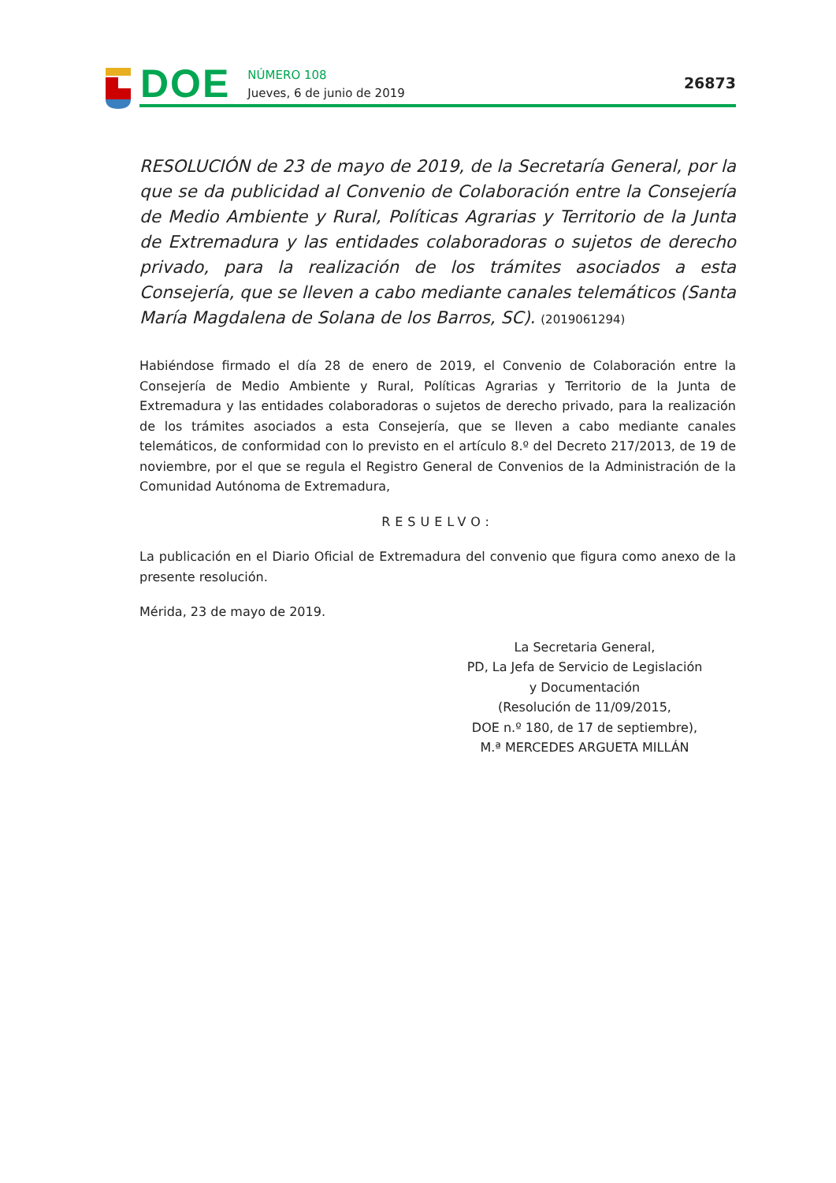DOE
NÚMERO 108
Jueves, 6 de junio de 2019
26873
RESOLUCIÓN de 23 de mayo de 2019, de la Secretaría General, por la que se da publicidad al Convenio de Colaboración entre la Consejería de Medio Ambiente y Rural, Políticas Agrarias y Territorio de la Junta de Extremadura y las entidades colaboradoras o sujetos de derecho privado, para la realización de los trámites asociados a esta Consejería, que se lleven a cabo mediante canales telemáticos (Santa María Magdalena de Solana de los Barros, SC). (2019061294)
Habiéndose firmado el día 28 de enero de 2019, el Convenio de Colaboración entre la Consejería de Medio Ambiente y Rural, Políticas Agrarias y Territorio de la Junta de Extremadura y las entidades colaboradoras o sujetos de derecho privado, para la realización de los trámites asociados a esta Consejería, que se lleven a cabo mediante canales telemáticos, de conformidad con lo previsto en el artículo 8.º del Decreto 217/2013, de 19 de noviembre, por el que se regula el Registro General de Convenios de la Administración de la Comunidad Autónoma de Extremadura,
RESUELVO:
La publicación en el Diario Oficial de Extremadura del convenio que figura como anexo de la presente resolución.
Mérida, 23 de mayo de 2019.
La Secretaria General,
PD, La Jefa de Servicio de Legislación
y Documentación
(Resolución de 11/09/2015,
DOE n.º 180, de 17 de septiembre),
M.ª MERCEDES ARGUETA MILLÁN